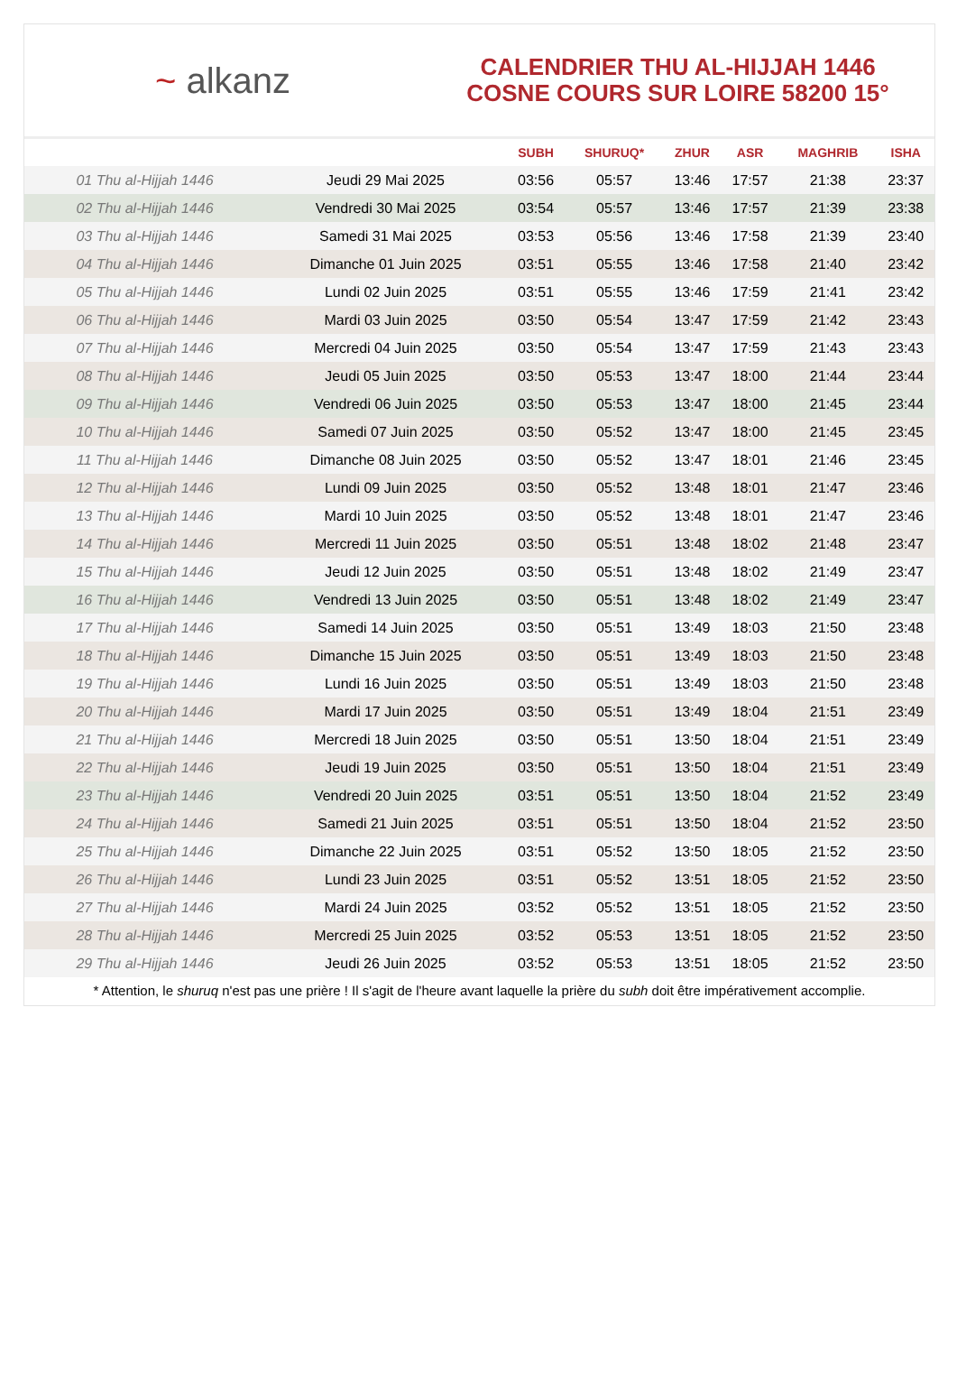~ alkanz
CALENDRIER THU AL-HIJJAH 1446
COSNE COURS SUR LOIRE 58200 15°
| | | SUBH | SHURUQ* | ZHUR | ASR | MAGHRIB | ISHA |
| --- | --- | --- | --- | --- | --- | --- | --- |
| 01 Thu al-Hijjah 1446 | Jeudi 29 Mai 2025 | 03:56 | 05:57 | 13:46 | 17:57 | 21:38 | 23:37 |
| 02 Thu al-Hijjah 1446 | Vendredi 30 Mai 2025 | 03:54 | 05:57 | 13:46 | 17:57 | 21:39 | 23:38 |
| 03 Thu al-Hijjah 1446 | Samedi 31 Mai 2025 | 03:53 | 05:56 | 13:46 | 17:58 | 21:39 | 23:40 |
| 04 Thu al-Hijjah 1446 | Dimanche 01 Juin 2025 | 03:51 | 05:55 | 13:46 | 17:58 | 21:40 | 23:42 |
| 05 Thu al-Hijjah 1446 | Lundi 02 Juin 2025 | 03:51 | 05:55 | 13:46 | 17:59 | 21:41 | 23:42 |
| 06 Thu al-Hijjah 1446 | Mardi 03 Juin 2025 | 03:50 | 05:54 | 13:47 | 17:59 | 21:42 | 23:43 |
| 07 Thu al-Hijjah 1446 | Mercredi 04 Juin 2025 | 03:50 | 05:54 | 13:47 | 17:59 | 21:43 | 23:43 |
| 08 Thu al-Hijjah 1446 | Jeudi 05 Juin 2025 | 03:50 | 05:53 | 13:47 | 18:00 | 21:44 | 23:44 |
| 09 Thu al-Hijjah 1446 | Vendredi 06 Juin 2025 | 03:50 | 05:53 | 13:47 | 18:00 | 21:45 | 23:44 |
| 10 Thu al-Hijjah 1446 | Samedi 07 Juin 2025 | 03:50 | 05:52 | 13:47 | 18:00 | 21:45 | 23:45 |
| 11 Thu al-Hijjah 1446 | Dimanche 08 Juin 2025 | 03:50 | 05:52 | 13:47 | 18:01 | 21:46 | 23:45 |
| 12 Thu al-Hijjah 1446 | Lundi 09 Juin 2025 | 03:50 | 05:52 | 13:48 | 18:01 | 21:47 | 23:46 |
| 13 Thu al-Hijjah 1446 | Mardi 10 Juin 2025 | 03:50 | 05:52 | 13:48 | 18:01 | 21:47 | 23:46 |
| 14 Thu al-Hijjah 1446 | Mercredi 11 Juin 2025 | 03:50 | 05:51 | 13:48 | 18:02 | 21:48 | 23:47 |
| 15 Thu al-Hijjah 1446 | Jeudi 12 Juin 2025 | 03:50 | 05:51 | 13:48 | 18:02 | 21:49 | 23:47 |
| 16 Thu al-Hijjah 1446 | Vendredi 13 Juin 2025 | 03:50 | 05:51 | 13:48 | 18:02 | 21:49 | 23:47 |
| 17 Thu al-Hijjah 1446 | Samedi 14 Juin 2025 | 03:50 | 05:51 | 13:49 | 18:03 | 21:50 | 23:48 |
| 18 Thu al-Hijjah 1446 | Dimanche 15 Juin 2025 | 03:50 | 05:51 | 13:49 | 18:03 | 21:50 | 23:48 |
| 19 Thu al-Hijjah 1446 | Lundi 16 Juin 2025 | 03:50 | 05:51 | 13:49 | 18:03 | 21:50 | 23:48 |
| 20 Thu al-Hijjah 1446 | Mardi 17 Juin 2025 | 03:50 | 05:51 | 13:49 | 18:04 | 21:51 | 23:49 |
| 21 Thu al-Hijjah 1446 | Mercredi 18 Juin 2025 | 03:50 | 05:51 | 13:50 | 18:04 | 21:51 | 23:49 |
| 22 Thu al-Hijjah 1446 | Jeudi 19 Juin 2025 | 03:50 | 05:51 | 13:50 | 18:04 | 21:51 | 23:49 |
| 23 Thu al-Hijjah 1446 | Vendredi 20 Juin 2025 | 03:51 | 05:51 | 13:50 | 18:04 | 21:52 | 23:49 |
| 24 Thu al-Hijjah 1446 | Samedi 21 Juin 2025 | 03:51 | 05:51 | 13:50 | 18:04 | 21:52 | 23:50 |
| 25 Thu al-Hijjah 1446 | Dimanche 22 Juin 2025 | 03:51 | 05:52 | 13:50 | 18:05 | 21:52 | 23:50 |
| 26 Thu al-Hijjah 1446 | Lundi 23 Juin 2025 | 03:51 | 05:52 | 13:51 | 18:05 | 21:52 | 23:50 |
| 27 Thu al-Hijjah 1446 | Mardi 24 Juin 2025 | 03:52 | 05:52 | 13:51 | 18:05 | 21:52 | 23:50 |
| 28 Thu al-Hijjah 1446 | Mercredi 25 Juin 2025 | 03:52 | 05:53 | 13:51 | 18:05 | 21:52 | 23:50 |
| 29 Thu al-Hijjah 1446 | Jeudi 26 Juin 2025 | 03:52 | 05:53 | 13:51 | 18:05 | 21:52 | 23:50 |
* Attention, le shuruq n'est pas une prière ! Il s'agit de l'heure avant laquelle la prière du subh doit être impérativement accomplie.